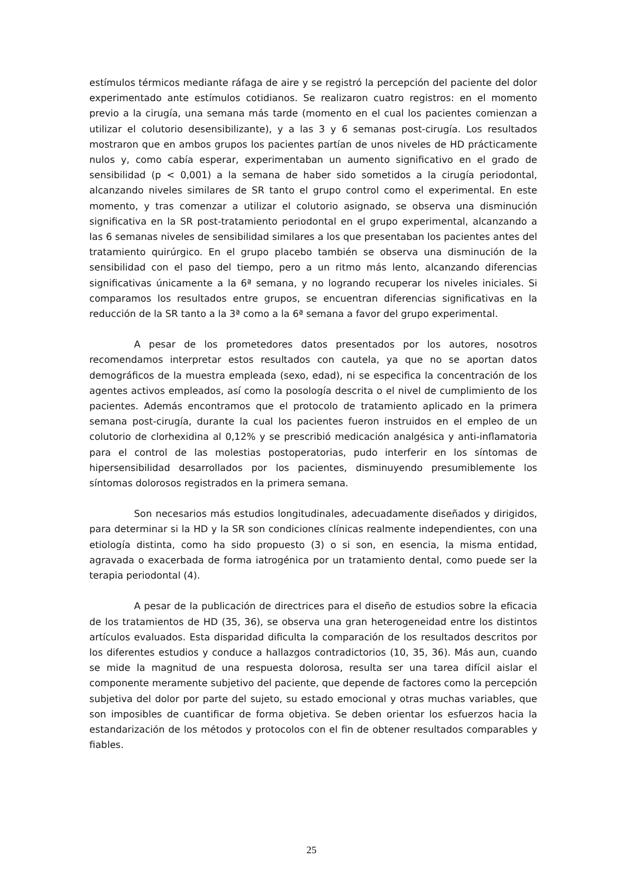estímulos térmicos mediante ráfaga de aire y se registró la percepción del paciente del dolor experimentado ante estímulos cotidianos. Se realizaron cuatro registros: en el momento previo a la cirugía, una semana más tarde (momento en el cual los pacientes comienzan a utilizar el colutorio desensibilizante), y a las 3 y 6 semanas post-cirugía. Los resultados mostraron que en ambos grupos los pacientes partían de unos niveles de HD prácticamente nulos y, como cabía esperar, experimentaban un aumento significativo en el grado de sensibilidad (p < 0,001) a la semana de haber sido sometidos a la cirugía periodontal, alcanzando niveles similares de SR tanto el grupo control como el experimental. En este momento, y tras comenzar a utilizar el colutorio asignado, se observa una disminución significativa en la SR post-tratamiento periodontal en el grupo experimental, alcanzando a las 6 semanas niveles de sensibilidad similares a los que presentaban los pacientes antes del tratamiento quirúrgico. En el grupo placebo también se observa una disminución de la sensibilidad con el paso del tiempo, pero a un ritmo más lento, alcanzando diferencias significativas únicamente a la 6ª semana, y no logrando recuperar los niveles iniciales. Si comparamos los resultados entre grupos, se encuentran diferencias significativas en la reducción de la SR tanto a la 3ª como a la 6ª semana a favor del grupo experimental.
A pesar de los prometedores datos presentados por los autores, nosotros recomendamos interpretar estos resultados con cautela, ya que no se aportan datos demográficos de la muestra empleada (sexo, edad), ni se especifica la concentración de los agentes activos empleados, así como la posología descrita o el nivel de cumplimiento de los pacientes. Además encontramos que el protocolo de tratamiento aplicado en la primera semana post-cirugía, durante la cual los pacientes fueron instruidos en el empleo de un colutorio de clorhexidina al 0,12% y se prescribió medicación analgésica y anti-inflamatoria para el control de las molestias postoperatorias, pudo interferir en los síntomas de hipersensibilidad desarrollados por los pacientes, disminuyendo presumiblemente los síntomas dolorosos registrados en la primera semana.
Son necesarios más estudios longitudinales, adecuadamente diseñados y dirigidos, para determinar si la HD y la SR son condiciones clínicas realmente independientes, con una etiología distinta, como ha sido propuesto (3) o si son, en esencia, la misma entidad, agravada o exacerbada de forma iatrogénica por un tratamiento dental, como puede ser la terapia periodontal (4).
A pesar de la publicación de directrices para el diseño de estudios sobre la eficacia de los tratamientos de HD (35, 36), se observa una gran heterogeneidad entre los distintos artículos evaluados. Esta disparidad dificulta la comparación de los resultados descritos por los diferentes estudios y conduce a hallazgos contradictorios (10, 35, 36). Más aun, cuando se mide la magnitud de una respuesta dolorosa, resulta ser una tarea difícil aislar el componente meramente subjetivo del paciente, que depende de factores como la percepción subjetiva del dolor por parte del sujeto, su estado emocional y otras muchas variables, que son imposibles de cuantificar de forma objetiva. Se deben orientar los esfuerzos hacia la estandarización de los métodos y protocolos con el fin de obtener resultados comparables y fiables.
25